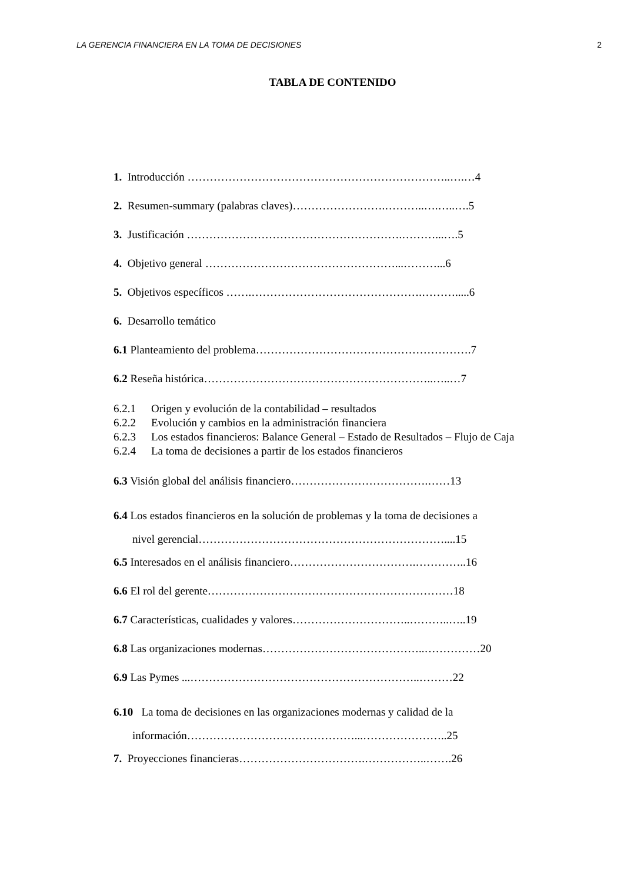LA GERENCIA FINANCIERA EN LA TOMA DE DECISIONES 2
TABLA DE CONTENIDO
1. Introducción ……………………………………………………………..….…4
2. Resumen-summary (palabras claves)…………………….………..….…..….5
3. Justificación ………………………………………………….………...….5
4. Objetivo general ……………………………………………...………...6
5. Objetivos específicos …….……………………………………….……….....6
6. Desarrollo temático
6.1 Planteamiento del problema………………………………………………….7
6.2 Reseña histórica……………………………………………………..…..…7
6.2.1 Origen y evolución de la contabilidad – resultados
6.2.2 Evolución y cambios en la administración financiera
6.2.3 Los estados financieros: Balance General – Estado de Resultados – Flujo de Caja
6.2.4 La toma de decisiones a partir de los estados financieros
6.3 Visión global del análisis financiero……………………………….……13
6.4 Los estados financieros en la solución de problemas y la toma de decisiones a
nivel gerencial…………………………………………………………....15
6.5 Interesados en el análisis financiero…………………………….…………..16
6.6 El rol del gerente…………………………………………………………18
6.7 Características, cualidades y valores…………………………..………..…..19
6.8 Las organizaciones modernas……………………………………..……………20
6.9 Las Pymes ...……………………………………………………..………22
6.10 La toma de decisiones en las organizaciones modernas y calidad de la
información………………………………………...…………………..25
7. Proyecciones financieras…………………………….……………..…….26